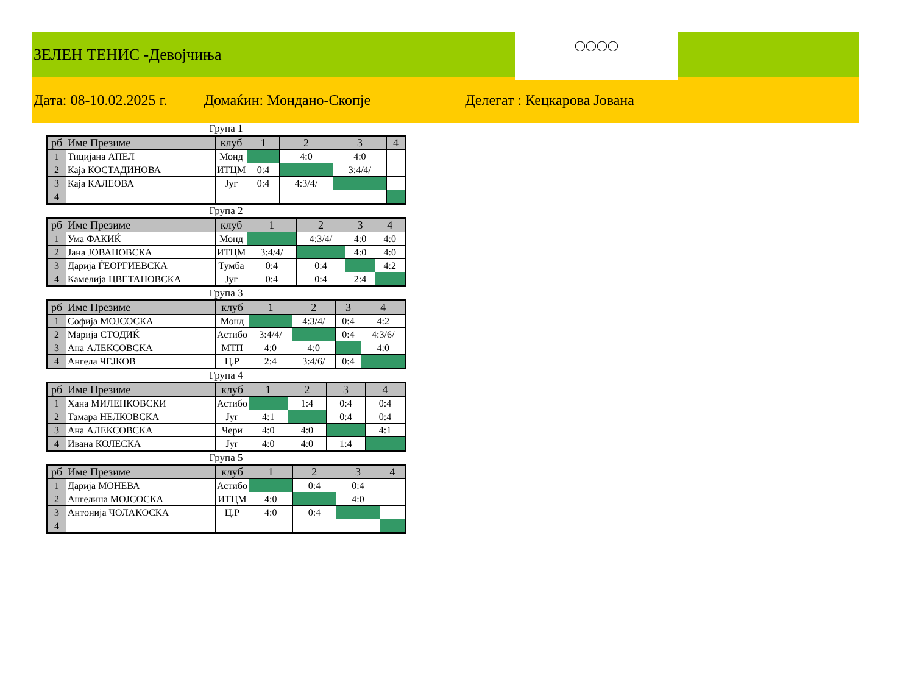ЗЕЛЕН ТЕНИС -Девојчиња
◯◯◯◯
Дата: 08-10.02.2025 г. Домаќин: Мондано-Скопје Делегат : Кецкарова Јована
Група 1
| рб | Име Презиме | клуб | 1 | 2 | 3 | 4 |
| --- | --- | --- | --- | --- | --- | --- |
| 1 | Тицијана АПЕЛ | Монд | | 4:0 | 4:0 | |
| 2 | Каја КОСТАДИНОВА | ИТЦМ | 0:4 | | 3:4/4/ | |
| 3 | Каја КАЛЕОВА | Југ | 0:4 | 4:3/4/ | | |
| 4 | | | | | | |
Група 2
| рб | Име Презиме | клуб | 1 | 2 | 3 | 4 |
| --- | --- | --- | --- | --- | --- | --- |
| 1 | Ума ФАКИЌ | Монд | | 4:3/4/ | 4:0 | 4:0 |
| 2 | Јана ЈОВАНОВСКА | ИТЦМ | 3:4/4/ | | 4:0 | 4:0 |
| 3 | Дарија ЃЕОРГИЕВСКА | Тумба | 0:4 | 0:4 | | 4:2 |
| 4 | Камелија ЦВЕТАНОВСКА | Југ | 0:4 | 0:4 | 2:4 | |
Група 3
| рб | Име Презиме | клуб | 1 | 2 | 3 | 4 |
| --- | --- | --- | --- | --- | --- | --- |
| 1 | Софија МОЈСОСКА | Монд | | 4:3/4/ | 0:4 | 4:2 |
| 2 | Марија СТОДИЌ | Астибо | 3:4/4/ | | 0:4 | 4:3/6/ |
| 3 | Ана АЛЕКСОВСКА | МТП | 4:0 | 4:0 | | 4:0 |
| 4 | Ангела ЧЕЈКОВ | Ц.Р | 2:4 | 3:4/6/ | 0:4 | |
Група 4
| рб | Име Презиме | клуб | 1 | 2 | 3 | 4 |
| --- | --- | --- | --- | --- | --- | --- |
| 1 | Хана МИЛЕНКОВСКИ | Астибо | | 1:4 | 0:4 | 0:4 |
| 2 | Тамара НЕЛКОВСКА | Југ | 4:1 | | 0:4 | 0:4 |
| 3 | Ана АЛЕКСОВСКА | Чери | 4:0 | 4:0 | | 4:1 |
| 4 | Ивана КОЛЕСКА | Југ | 4:0 | 4:0 | 1:4 | |
Група 5
| рб | Име Презиме | клуб | 1 | 2 | 3 | 4 |
| --- | --- | --- | --- | --- | --- | --- |
| 1 | Дарија МОНЕВА | Астибо | | 0:4 | 0:4 | |
| 2 | Ангелина МОЈСОСКА | ИТЦМ | 4:0 | | 4:0 | |
| 3 | Антонија ЧОЛАКОСКА | Ц.Р | 4:0 | 0:4 | | |
| 4 | | | | | | |